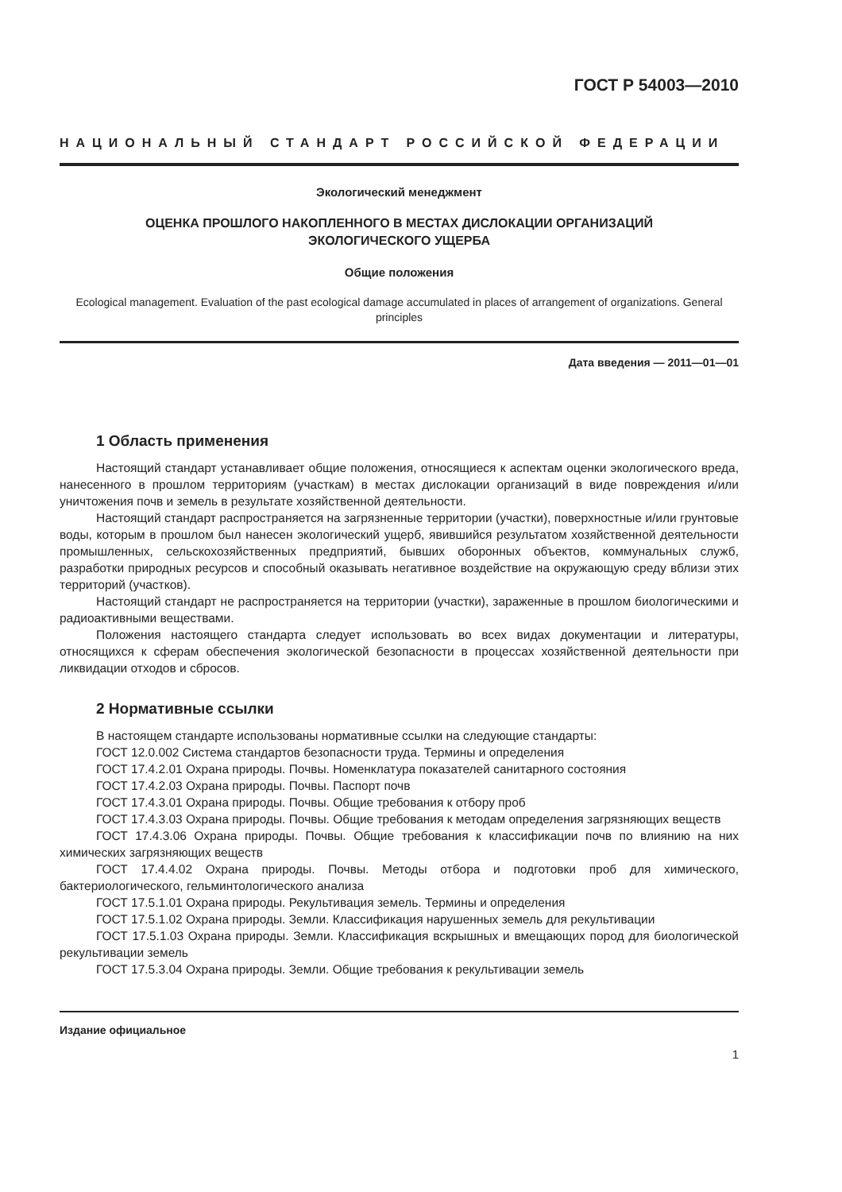ГОСТ Р 54003—2010
НАЦИОНАЛЬНЫЙ СТАНДАРТ РОССИЙСКОЙ ФЕДЕРАЦИИ
Экологический менеджмент
ОЦЕНКА ПРОШЛОГО НАКОПЛЕННОГО В МЕСТАХ ДИСЛОКАЦИИ ОРГАНИЗАЦИЙ
ЭКОЛОГИЧЕСКОГО УЩЕРБА
Общие положения
Ecological management. Evaluation of the past ecological damage accumulated in places of arrangement of organizations. General principles
Дата введения — 2011—01—01
1 Область применения
Настоящий стандарт устанавливает общие положения, относящиеся к аспектам оценки экологического вреда, нанесенного в прошлом территориям (участкам) в местах дислокации организаций в виде повреждения и/или уничтожения почв и земель в результате хозяйственной деятельности.
Настоящий стандарт распространяется на загрязненные территории (участки), поверхностные и/или грунтовые воды, которым в прошлом был нанесен экологический ущерб, явившийся результатом хозяйственной деятельности промышленных, сельскохозяйственных предприятий, бывших оборонных объектов, коммунальных служб, разработки природных ресурсов и способный оказывать негативное воздействие на окружающую среду вблизи этих территорий (участков).
Настоящий стандарт не распространяется на территории (участки), зараженные в прошлом биологическими и радиоактивными веществами.
Положения настоящего стандарта следует использовать во всех видах документации и литературы, относящихся к сферам обеспечения экологической безопасности в процессах хозяйственной деятельности при ликвидации отходов и сбросов.
2 Нормативные ссылки
В настоящем стандарте использованы нормативные ссылки на следующие стандарты:
ГОСТ 12.0.002 Система стандартов безопасности труда. Термины и определения
ГОСТ 17.4.2.01 Охрана природы. Почвы. Номенклатура показателей санитарного состояния
ГОСТ 17.4.2.03 Охрана природы. Почвы. Паспорт почв
ГОСТ 17.4.3.01 Охрана природы. Почвы. Общие требования к отбору проб
ГОСТ 17.4.3.03 Охрана природы. Почвы. Общие требования к методам определения загрязняющих веществ
ГОСТ 17.4.3.06 Охрана природы. Почвы. Общие требования к классификации почв по влиянию на них химических загрязняющих веществ
ГОСТ 17.4.4.02 Охрана природы. Почвы. Методы отбора и подготовки проб для химического, бактериологического, гельминтологического анализа
ГОСТ 17.5.1.01 Охрана природы. Рекультивация земель. Термины и определения
ГОСТ 17.5.1.02 Охрана природы. Земли. Классификация нарушенных земель для рекультивации
ГОСТ 17.5.1.03 Охрана природы. Земли. Классификация вскрышных и вмещающих пород для биологической рекультивации земель
ГОСТ 17.5.3.04 Охрана природы. Земли. Общие требования к рекультивации земель
Издание официальное
1